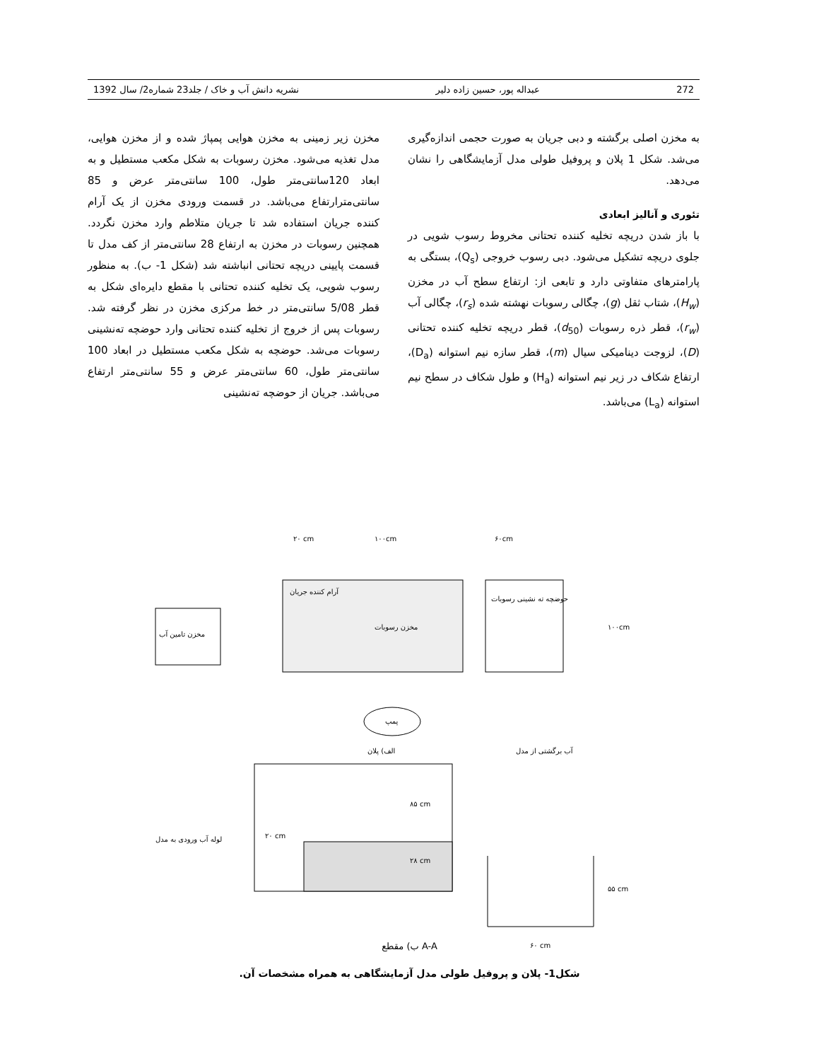1392 نشریه دانش آب و خاک / جلد23 شماره2/ سال عبداله پور، حسین زاده دلیر 272
مخزن زیر زمینی به مخزن هوایی پمپاژ شده و از مخزن هوایی، مدل تغذیه می‌شود. مخزن رسوبات به شکل مکعب مستطیل و به ابعاد 120سانتی‌متر طول، 100 سانتی‌متر عرض و 85 سانتی‌مترارتفاع می‌باشد. در قسمت ورودی مخزن از یک آرام کننده جریان استفاده شد تا جریان متلاطم وارد مخزن نگردد. همچنین رسوبات در مخزن به ارتفاع 28 سانتی‌متر از کف مدل تا قسمت پایینی دریچه تحتانی انباشته شد (شکل 1- ب). به منظور رسوب شویی، یک تخلیه کننده تحتانی با مقطع دایره‌ای شکل به قطر 5/08 سانتی‌متر در خط مرکزی مخزن در نظر گرفته شد. رسوبات پس از خروج از تخلیه کننده تحتانی وارد حوضچه ته‌نشینی رسوبات می‌شد. حوضچه به شکل مکعب مستطیل در ابعاد 100 سانتی‌متر طول، 60 سانتی‌متر عرض و 55 سانتی‌متر ارتفاع می‌باشد. جریان از حوضچه ته‌نشینی
به مخزن اصلی برگشته و دبی جریان به صورت حجمی اندازه‌گیری می‌شد. شکل 1 پلان و پروفیل طولی مدل آزمایشگاهی را نشان می‌دهد.
تئوری و آنالیز ابعادی
با باز شدن دریچه تخلیه کننده تحتانی مخروط رسوب شویی در جلوی دریچه تشکیل می‌شود. دبی رسوب خروجی (Q<sub>s</sub>)، بستگی به پارامترهای متفاوتی دارد و تابعی از: ارتفاع سطح آب در مخزن (H<sub>w</sub>)، شتاب ثقل (g)، چگالی رسوبات نهشته شده (r<sub>s</sub>)، چگالی آب (r<sub>w</sub>)، قطر ذره رسوبات (d<sub>50</sub>)، قطر دریچه تخلیه کننده تحتانی (D)، لزوجت دینامیکی سیال (m)، قطر سازه نیم استوانه (D<sub>a</sub>)، ارتفاع شکاف در زیر نیم استوانه (H<sub>a</sub>) و طول شکاف در سطح نیم استوانه (L<sub>a</sub>) می‌باشد.
۲۰ cm
۱۰۰cm
۶۰cm
مخزن تامین آب
آرام کننده جریان
مخزن رسوبات
حوضچه ته نشینی رسوبات
۱۰۰cm
پمپ
الف) پلان
آب برگشتی از مدل
لوله آب ورودی به مدل
۲۰ cm
۸۵ cm
۲۸ cm
۵۵ cm
۶۰ cm
ب) مقطع A-A
شکل1- پلان و پروفیل طولی مدل آزمایشگاهی به همراه مشخصات آن.